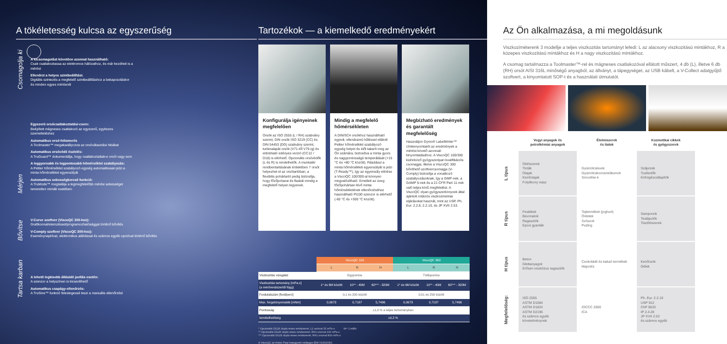A tökéletesség kulcsa az egyszerűség
Csomagolja ki
A kicsomagolást követően azonnal használható:
Csak csatlakoztassa az elektromos hálózathoz, és már kezdheti is a mérést
Ellenőrzi a helyes szintbeállítást.
Digitális szintezés a megfelelő szintbeállításhoz a bekapcsoláskor és minden egyes mérésnél
Mérjen
Egyszerű orsócsatlakoztatás/-csere:
Beépített mágneses csatlakozó az egyszerű, egykezes üzemeltetéshez
Automatikus orsó-felismerés
A Toolmaster™ megakadályozza az orsóválasztási hibákat
Automatikus orsóvédő észlelés:
A TruGuard™ dokumentálja, hogy csatlakoztattak-e orsót vagy sem
A leggyorsabb és legpontosabb hőmérséklet szabályozás:
A Peltier hőmérséklet szabályozó egység automatikusan jelzi a minta hőmérsékleti egyensúlyát
Automatikus sebességkereső funkció:
A TruMode™ megtalálja a legmegfelelőbb mérési sebességet ismeretlen minták esetében
Bővítse
V-Curve szoftver (ViscoQC 300-hoz):
Grafikonnal/elemzéssel/programozhatósággal történő bővítés
V-Comply szoftver (ViscoQC 300-hoz):
Eseménynaplóval, elektronikus aláírással és számos egyéb opcióval történő bővítés
Tartsa karban
A lehető legkisebb állásidő javítás esetén:
A szenzor a helyszínen is kicserélhető
Automatikus csapágy-ellenőrzés:
A TruSine™ funkció feleslegessé teszi a manuális ellenőrzést
Tartozékok — a kiemelkedő eredményekért
Konfigurálja igényeinek megfelelően
Orsók az ISO 2555 (L / RH) szabvány szerint, DIN orsók ISO 3219 (CC) és DIN 54453 (DG) szabvány szerint, turbinalapát orsók (V71-től V75-ig) és eldobható edényes verzió (CC12 / D18) is elérhető. Opcionális orsóvédők (L és R) is rendelhetők. A munkatér rendbentartásának érdekében 7 orsót helyezhet el az orsótartóban, a flexibilis pohártartó pedig biztosítja, hogy főzőpoharai és flaskái mindig a megfelelő helyen legyenek.
Mindig a megfelelő hőmérsékleten
A DIN/SC4 orsókhoz használható egyedi, ellenáramú hűtéssel ellátott Peltier hőmérséklet szabályozó egység helyet és időt takarít meg az Ön számára, biztosítva a minta gyors és nagypontosságú temperálását (+15 °C és +80 °C között). Ráadásul a minta hőmérsékleti egyensúlyát is jelzi (T-Ready™), így az egyensúly elérése a ViscoQC 100/300-al könnyen megvalósítható. Emellett az üveg főzőpohárban lévő minta hőmérsékletének ellenőrzéséhez használható Pt100 szenzor is elérhető (-60 °C és +300 °C között).
Megbízható eredmények és garantált megfelelőség
Használjon Dymo® LabelWriter™ címkenyomtatót az eredmények a mérést követő azonnali kinyomtatásához. A ViscoQC 100/300 különböző gyógyszeripari kvalifikációs csomagjai, illetve a ViscoQC 300 bővíthető szoftvercsomagja (V-Comply) biztosítja a vonatkozó szabályozásoknak, így a GMP-nek, a GAMP 5-nek és a 21 CFR Part 11-nek való teljes körű megfelelést. A ViscoQC olyan gyógyszerkönyvek által ajánlott rotációs viszkozimetriai eljárásokat használ, mint az USP, Ph. Eur. 2.2.8, 2.2.10, és JP XVII 2.53.
| | ViscoQC 100 | | | ViscoQC 300 | | |
| | L | R | H | L | R | H |
| Viszkozitás vizsgálat | Egypontos | | | Többpontos | | |
| Viszkozitás tartomány [mPa.s] (a mérőrendszertől függ) | 1* és 6M között | 10** - 40M | 60*** - 320M | 1* és 6M között | 10** - 40M | 60*** - 320M |
| Fordulatszám [ford/perc] | 0,1 és 200 között | | | 0,01 és 250 között | | |
| Max. forgatónyomaték [mNm] | 0,0673 | 0,7187 | 5,7496 | 0,0673 | 0,7187 | 5,7496 |
| Pontosság | ±1,0 % a teljes tartományban | | | | | |
| Ismételhetőség | ±0,2 % | | | | | |
* Opcionális DG26 dupla réses rendszerrel, L1 orsóval 15 mPa·s M= 1 millió
** Opcionális DG26 dupla réses rendszerrel, RH1 orsóval 100 mPa·s
*** Opcionális DG26 dupla réses rendszerrel, RH1 orsóval 800 mPa·s
A ViscoQC az Anton Paar bejegyzett védjegye (EM 01062030).
Az Ön alkalmazása, a mi megoldásunk
Viszkoziméterenk 3 modellje a teljes viszkozitás tartományt lefedi: L az alacsony viszkozitású mintákhoz, R a közepes viszkozitású mintákhoz és H a nagy viszkozitású mintákhoz.
A csomag tartalmazza a Toolmaster™-rel és mágneses csatlakozóval ellátott műszert, 4 db (L), illetve 6 db (RH) orsót AISI 316L minőségű anyagból, az állványt, a tápegységet, az USB kábelt, a V-Collect adatgyűjtő szoftvert, a kinyomtatott SOP-t és a használati útmutatót.
Vegyi anyagok és
petrolkémiai anyagok
Élelmiszerek
és italok
Kozmetikai cikkek
és gyógyszerek
L típus
Oldószerek
Tinták
Olajak
Kenőolajak
Folyékony viasz
Gyümölcslevek
Gyümölcskoncentrátumok
Smoothie-k
Szájvizek
Tusfürdők
Köhögéscsillapítók
R típus
Festékek
Bevonatok
Ragasztók
Epoxi gyanták
Tejtermékek (joghurt)
Öntetek
Szószok
Puding
Samponok
Testápolók
Tisztítószerek
H típus
Beton
Glettanyagok
Erősen viszkózus ragasztók
Csokoládé és kakaó termékek
Majonéz
Kenőcsök
Gélek
Megfelelőség:
ISO 2555
ASTM D1084
ASTM D1824
ASTM D2196
és számos egyéb követelménynek
IOCCC 2000
ICA
Ph. Eur. 2.2.10
USP 912
ChP 0633
IP 2.4.28
JP XVII 2.53
és számos egyéb